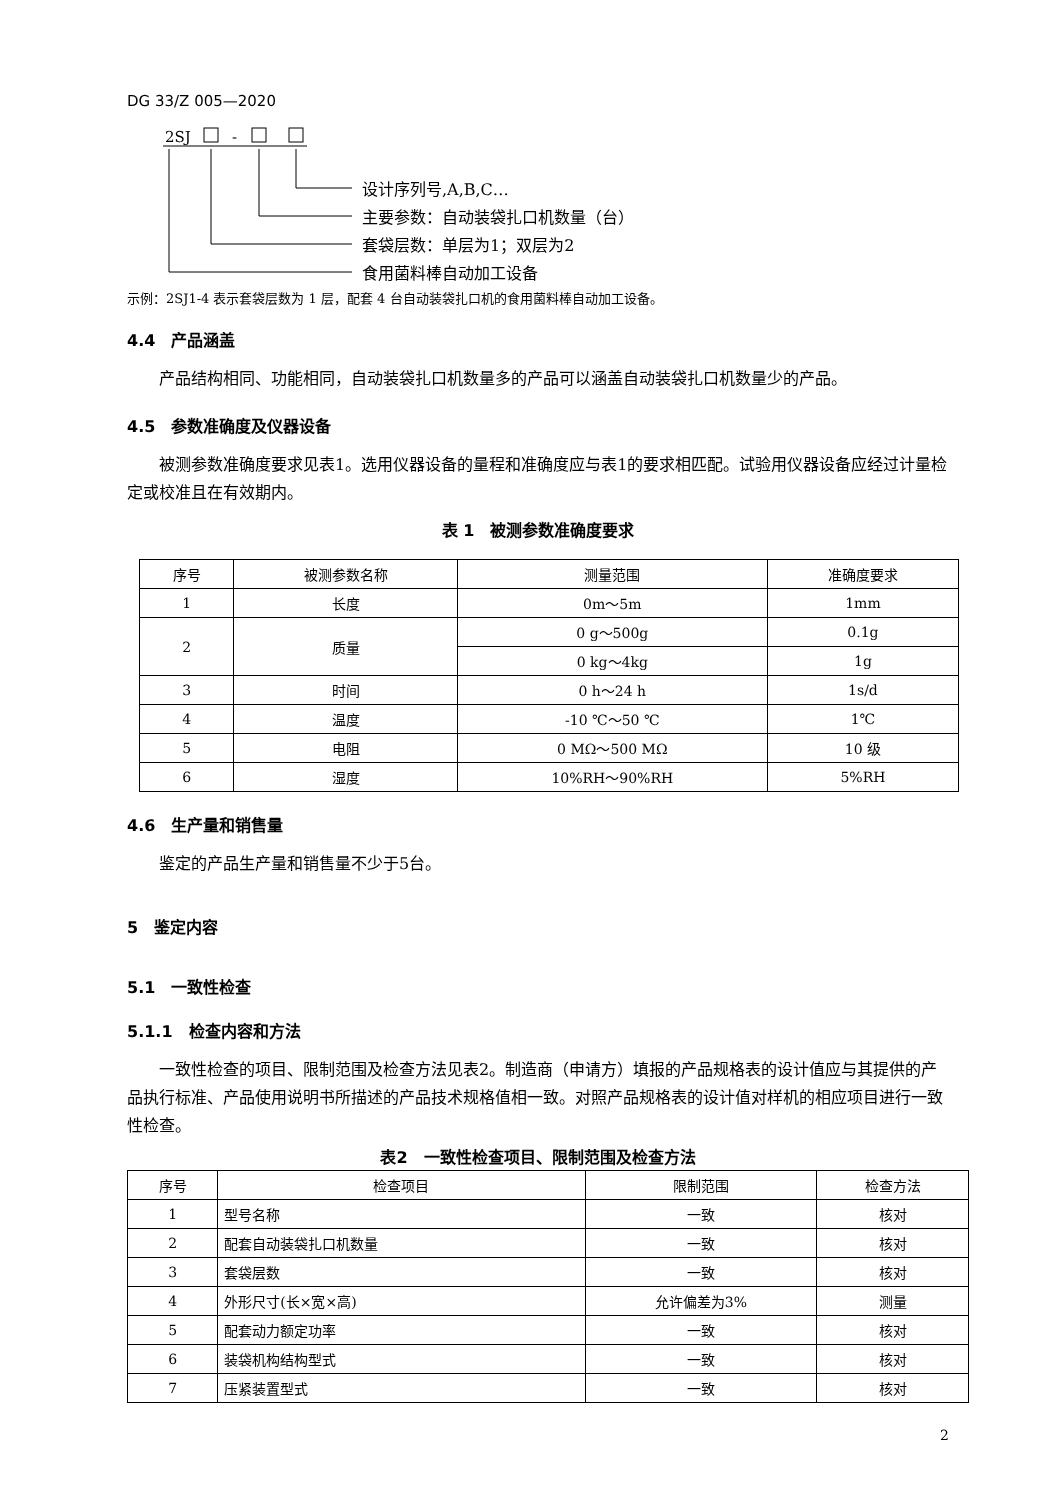DG 33/Z 005—2020
2SJ
-
设计序列号,A,B,C…
主要参数：自动装袋扎口机数量（台）
套袋层数：单层为1；双层为2
食用菌料棒自动加工设备
示例：2SJ1-4 表示套袋层数为 1 层，配套 4 台自动装袋扎口机的食用菌料棒自动加工设备。
4.4　产品涵盖
产品结构相同、功能相同，自动装袋扎口机数量多的产品可以涵盖自动装袋扎口机数量少的产品。
4.5　参数准确度及仪器设备
被测参数准确度要求见表1。选用仪器设备的量程和准确度应与表1的要求相匹配。试验用仪器设备应经过计量检定或校准且在有效期内。
表 1　被测参数准确度要求
| 序号 | 被测参数名称 | 测量范围 | 准确度要求 |
| --- | --- | --- | --- |
| 1 | 长度 | 0m～5m | 1mm |
| 2 | 质量 | 0 g～500g | 0.1g |
| | | 0 kg～4kg | 1g |
| 3 | 时间 | 0 h～24 h | 1s/d |
| 4 | 温度 | -10 ℃～50 ℃ | 1℃ |
| 5 | 电阻 | 0 MΩ～500 MΩ | 10 级 |
| 6 | 湿度 | 10%RH～90%RH | 5%RH |
4.6　生产量和销售量
鉴定的产品生产量和销售量不少于5台。
5　鉴定内容
5.1　一致性检查
5.1.1　检查内容和方法
一致性检查的项目、限制范围及检查方法见表2。制造商（申请方）填报的产品规格表的设计值应与其提供的产品执行标准、产品使用说明书所描述的产品技术规格值相一致。对照产品规格表的设计值对样机的相应项目进行一致性检查。
表2　一致性检查项目、限制范围及检查方法
| 序号 | 检查项目 | 限制范围 | 检查方法 |
| --- | --- | --- | --- |
| 1 | 型号名称 | 一致 | 核对 |
| 2 | 配套自动装袋扎口机数量 | 一致 | 核对 |
| 3 | 套袋层数 | 一致 | 核对 |
| 4 | 外形尺寸(长×宽×高) | 允许偏差为3% | 测量 |
| 5 | 配套动力额定功率 | 一致 | 核对 |
| 6 | 装袋机构结构型式 | 一致 | 核对 |
| 7 | 压紧装置型式 | 一致 | 核对 |
2